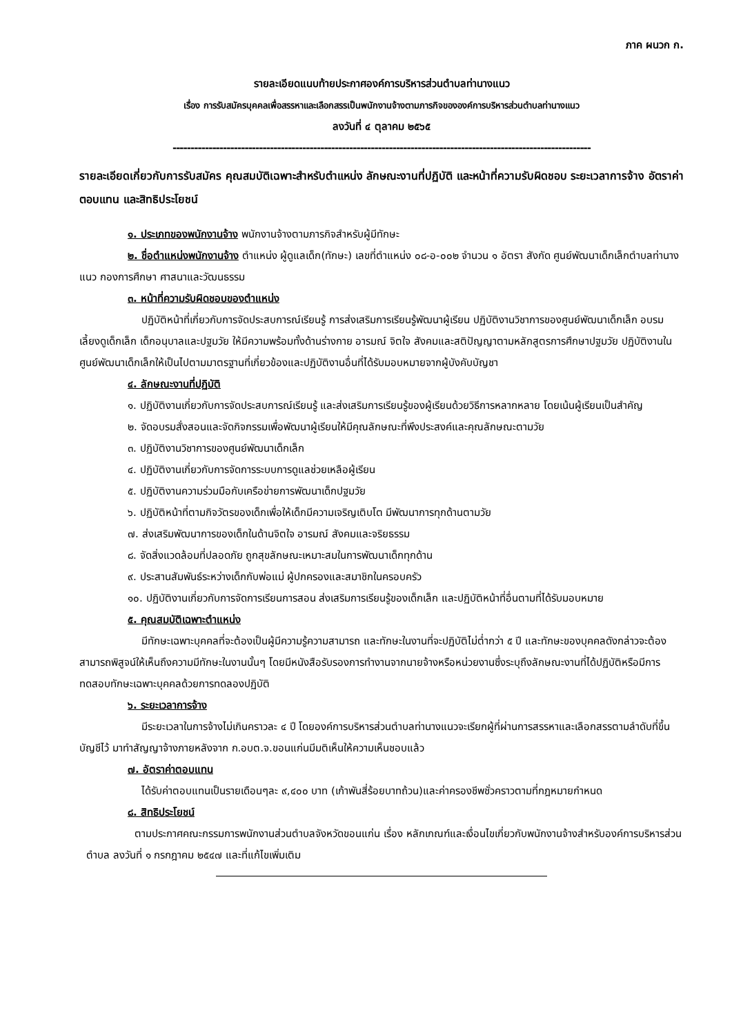ภาค ผนวก ก.
รายละเอียดแนบท้ายประกาศองค์การบริหารส่วนตำบลท่านางแนว
เรื่อง การรับสมัครบุคคลเพื่อสรรหาและเลือกสรรเป็นพนักงานจ้างตามภารกิจขององค์การบริหารส่วนตำบลท่านางแนว
ลงวันที่ ๔ ตุลาคม ๒๕๖๕
--------------------------------------------------------------------------------------------------------------------
รายละเอียดเกี่ยวกับการรับสมัคร คุณสมบัติเฉพาะสำหรับตำแหน่ง ลักษณะงานที่ปฏิบัติ และหน้าที่ความรับผิดชอบ ระยะเวลาการจ้าง อัตราค่าตอบแทน และสิทธิประโยชน์
๑. ประเภทของพนักงานจ้าง พนักงานจ้างตามภารกิจสำหรับผู้มีทักษะ
๒. ชื่อตำแหน่งพนักงานจ้าง ตำแหน่ง ผู้ดูแลเด็ก(ทักษะ) เลขที่ตำแหน่ง ๐๘-อ-๐๐๒ จำนวน ๑ อัตรา สังกัด ศูนย์พัฒนาเด็กเล็กตำบลท่านางแนว กองการศึกษา ศาสนาและวัฒนธรรม
๓. หน้าที่ความรับผิดชอบของตำแหน่ง
ปฏิบัติหน้าที่เกี่ยวกับการจัดประสบการณ์เรียนรู้ การส่งเสริมการเรียนรู้พัฒนาผู้เรียน ปฏิบัติงานวิชาการของศูนย์พัฒนาเด็กเล็ก อบรมเลี้ยงดูเด็กเล็ก เด็กอนุบาลและปฐมวัย ให้มีความพร้อมทั้งด้านร่างกาย อารมณ์ จิตใจ สังคมและสติปัญญาตามหลักสูตรการศึกษาปฐมวัย ปฏิบัติงานในศูนย์พัฒนาเด็กเล็กให้เป็นไปตามมาตรฐานที่เกี่ยวข้องและปฏิบัติงานอื่นที่ได้รับมอบหมายจากผู้บังคับบัญชา
๔. ลักษณะงานที่ปฏิบัติ
๑. ปฏิบัติงานเกี่ยวกับการจัดประสบการณ์เรียนรู้ และส่งเสริมการเรียนรู้ของผู้เรียนด้วยวิธีการหลากหลาย โดยเน้นผู้เรียนเป็นสำคัญ
๒. จัดอบรมสั่งสอนและจัดกิจกรรมเพื่อพัฒนาผู้เรียนให้มีคุณลักษณะที่พึงประสงค์และคุณลักษณะตามวัย
๓. ปฏิบัติงานวิชาการของศูนย์พัฒนาเด็กเล็ก
๔. ปฏิบัติงานเกี่ยวกับการจัดการระบบการดูแลช่วยเหลือผู้เรียน
๕. ปฏิบัติงานความร่วมมือกับเครือข่ายการพัฒนาเด็กปฐมวัย
๖. ปฏิบัติหน้าที่ตามกิจวัตรของเด็กเพื่อให้เด็กมีความเจริญเติบโต มีพัฒนาการทุกด้านตามวัย
๗. ส่งเสริมพัฒนาการของเด็กในด้านจิตใจ อารมณ์ สังคมและจริยธรรม
๘. จัดสิ่งแวดล้อมที่ปลอดภัย ถูกสุขลักษณะเหมาะสมในการพัฒนาเด็กทุกด้าน
๙. ประสานสัมพันธ์ระหว่างเด็กกับพ่อแม่ ผู้ปกครองและสมาชิกในครอบครัว
๑๐. ปฏิบัติงานเกี่ยวกับการจัดการเรียนการสอน ส่งเสริมการเรียนรู้ของเด็กเล็ก และปฏิบัติหน้าที่อื่นตามที่ได้รับมอบหมาย
๕. คุณสมบัติเฉพาะตำแหน่ง
มีทักษะเฉพาะบุคคลที่จะต้องเป็นผู้มีความรู้ความสามารถ และทักษะในงานที่จะปฏิบัติไม่ต่ำกว่า ๕ ปี และทักษะของบุคคลดังกล่าวจะต้องสามารถพิสูจน์ให้เห็นถึงความมีทักษะในงานนั้นๆ โดยมีหนังสือรับรองการทำงานจากนายจ้างหรือหน่วยงานซึ่งระบุถึงลักษณะงานที่ได้ปฏิบัติหรือมีการทดสอบทักษะเฉพาะบุคคลด้วยการทดลองปฏิบัติ
๖. ระยะเวลาการจ้าง
มีระยะเวลาในการจ้างไม่เกินคราวละ ๔ ปี โดยองค์การบริหารส่วนตำบลท่านางแนวจะเรียกผู้ที่ผ่านการสรรหาและเลือกสรรตามลำดับที่ขึ้นบัญชีไว้ มาทำสัญญาจ้างภายหลังจาก ก.อบต.จ.ขอนแก่นมีมติเห็นให้ความเห็นชอบแล้ว
๗. อัตราค่าตอบแทน
ได้รับค่าตอบแทนเป็นรายเดือนๆละ ๙,๔๐๐ บาท (เก้าพันสี่ร้อยบาทถ้วน)และค่าครองชีพชั่วคราวตามที่กฎหมายกำหนด
๘. สิทธิประโยชน์
ตามประกาศคณะกรรมการพนักงานส่วนตำบลจังหวัดขอนแก่น เรื่อง หลักเกณฑ์และเงื่อนไขเกี่ยวกับพนักงานจ้างสำหรับองค์การบริหารส่วนตำบล ลงวันที่ ๑ กรกฎาคม ๒๕๔๗ และที่แก้ไขเพิ่มเติม